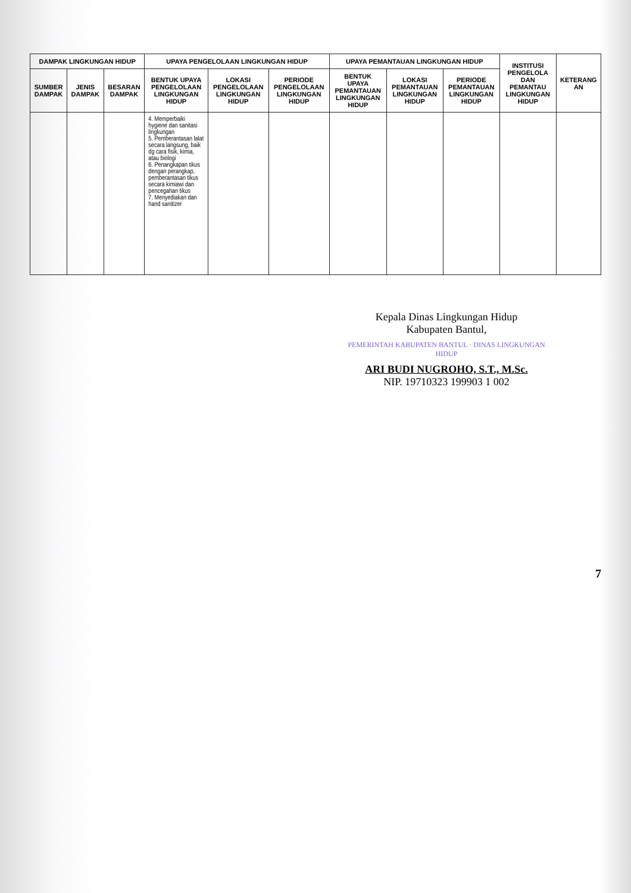| DAMPAK LINGKUNGAN HIDUP | | | UPAYA PENGELOLAAN LINGKUNGAN HIDUP | | | UPAYA PEMANTAUAN LINGKUNGAN HIDUP | | | INSTITUSI PENGELOLA DAN PEMANTAU LINGKUNGAN HIDUP | KETERANG AN |
| --- | --- | --- | --- | --- | --- | --- | --- | --- | --- | --- |
| SUMBER DAMPAK | JENIS DAMPAK | BESARAN DAMPAK | BENTUK UPAYA PENGELOLAAN LINGKUNGAN HIDUP | LOKASI PENGELOLAAN LINGKUNGAN HIDUP | PERIODE PENGELOLAAN LINGKUNGAN HIDUP | BENTUK UPAYA PEMANTAUAN LINGKUNGAN HIDUP | LOKASI PEMANTAUAN LINGKUNGAN HIDUP | PERIODE PEMANTAUAN LINGKUNGAN HIDUP | | |
| | | | 4. Memperbaiki hygiene dan sanitasi lingkungan 5. Pemberantasan lalat secara langsung, baik dg cara fisik, kimia, atau biologi 6. Penangkapan tikus dengan perangkap, pemberantasan tikus secara kimiawi dan pencegahan tikus 7. Menyediakan dan hand sanitizer | | | | | | | |
Kepala Dinas Lingkungan Hidup
Kabupaten Bantul,
PEMERINTAH KABUPATEN BANTUL · DINAS LINGKUNGAN HIDUP
ARI BUDI NUGROHO, S.T., M.Sc.
NIP. 19710323 199903 1 002
7